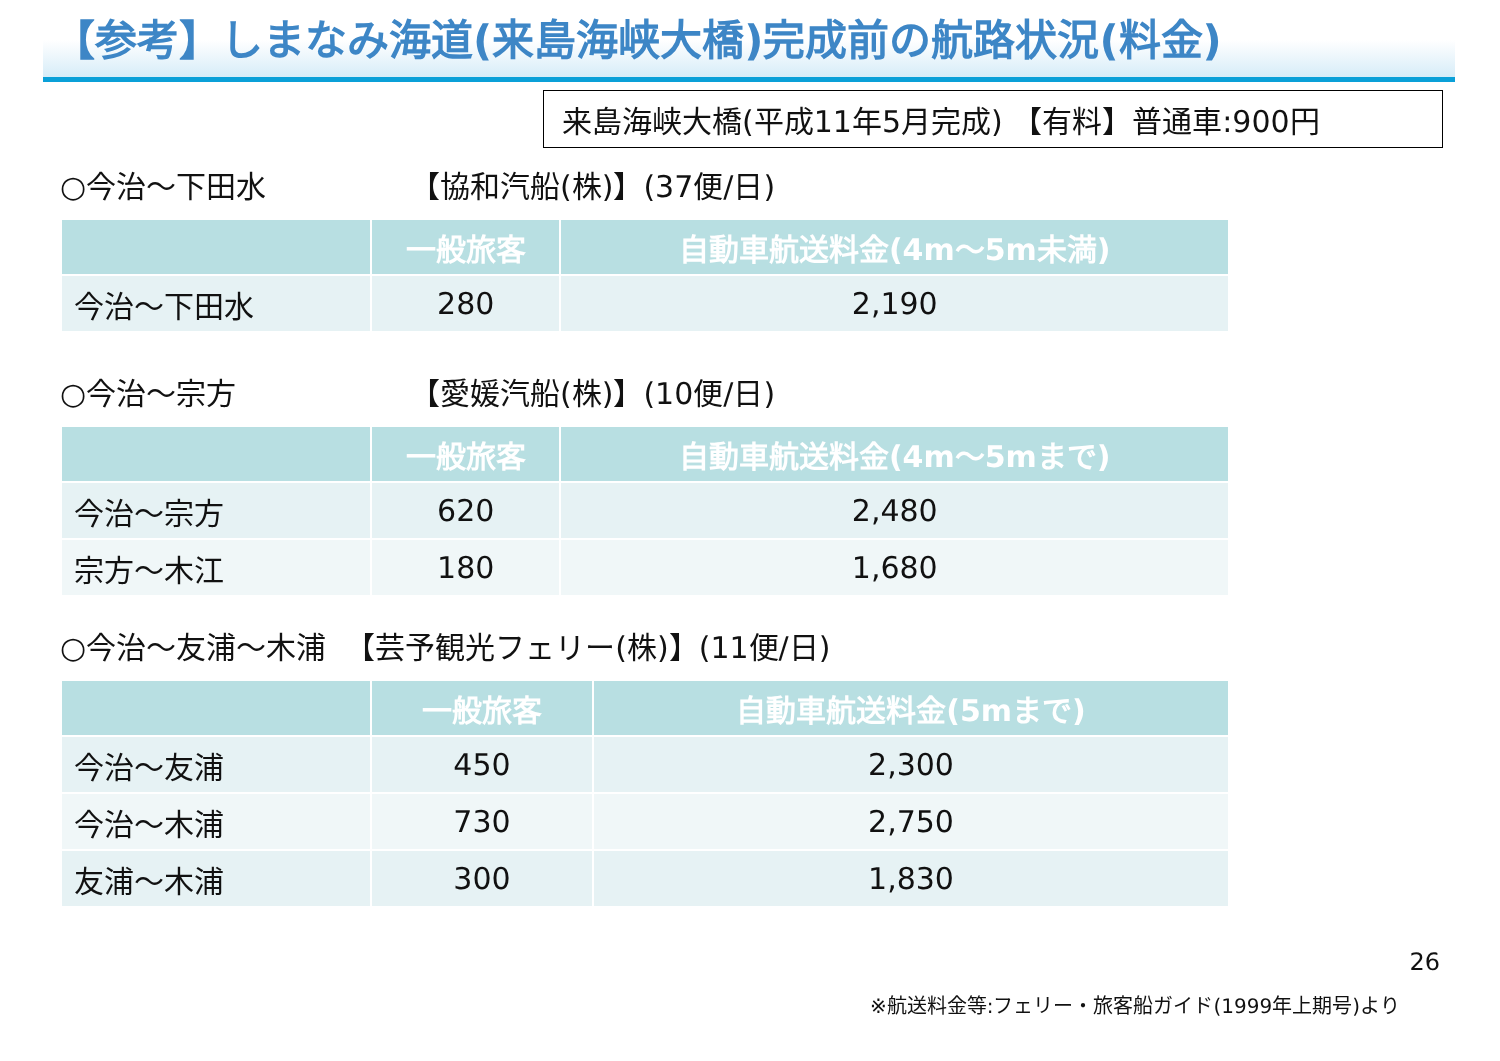【参考】しまなみ海道(来島海峡大橋)完成前の航路状況(料金)
来島海峡大橋(平成11年5月完成) 【有料】普通車:900円
○今治～下田水 【協和汽船(株)】(37便/日)
| | 一般旅客 | 自動車航送料金(4m～5m未満) |
| --- | --- | --- |
| 今治～下田水 | 280 | 2,190 |
○今治～宗方 【愛媛汽船(株)】(10便/日)
| | 一般旅客 | 自動車航送料金(4m～5mまで) |
| --- | --- | --- |
| 今治～宗方 | 620 | 2,480 |
| 宗方～木江 | 180 | 1,680 |
○今治～友浦～木浦 【芸予観光フェリー(株)】(11便/日)
| | 一般旅客 | 自動車航送料金(5mまで) |
| --- | --- | --- |
| 今治～友浦 | 450 | 2,300 |
| 今治～木浦 | 730 | 2,750 |
| 友浦～木浦 | 300 | 1,830 |
26
※航送料金等:フェリー・旅客船ガイド(1999年上期号)より